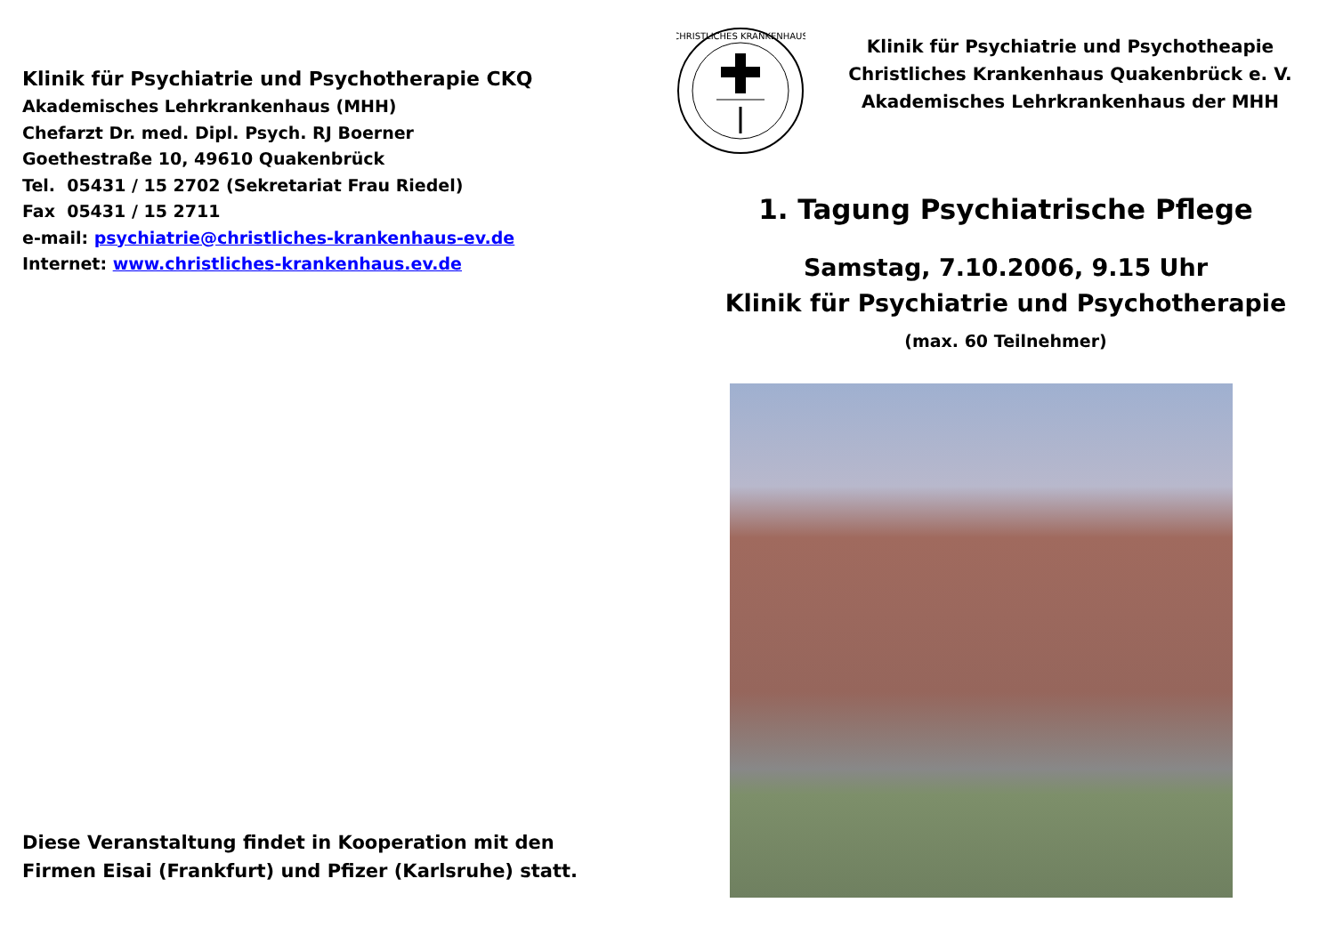Klinik für Psychiatrie und Psychotherapie CKQ
Akademisches Lehrkrankenhaus (MHH)
Chefarzt Dr. med. Dipl. Psych. RJ Boerner
Goethestraße 10, 49610 Quakenbrück
Tel. 05431 / 15 2702 (Sekretariat Frau Riedel)
Fax 05431 / 15 2711
e-mail: psychiatrie@christliches-krankenhaus-ev.de
Internet: www.christliches-krankenhaus.ev.de
Diese Veranstaltung findet in Kooperation mit den
Firmen Eisai (Frankfurt) und Pfizer (Karlsruhe) statt.
CHRISTLICHES KRANKENHAUS
Klinik für Psychiatrie und Psychotheapie
Christliches Krankenhaus Quakenbrück e. V.
Akademisches Lehrkrankenhaus der MHH
1. Tagung Psychiatrische Pflege
Samstag, 7.10.2006, 9.15 Uhr
Klinik für Psychiatrie und Psychotherapie
(max. 60 Teilnehmer)